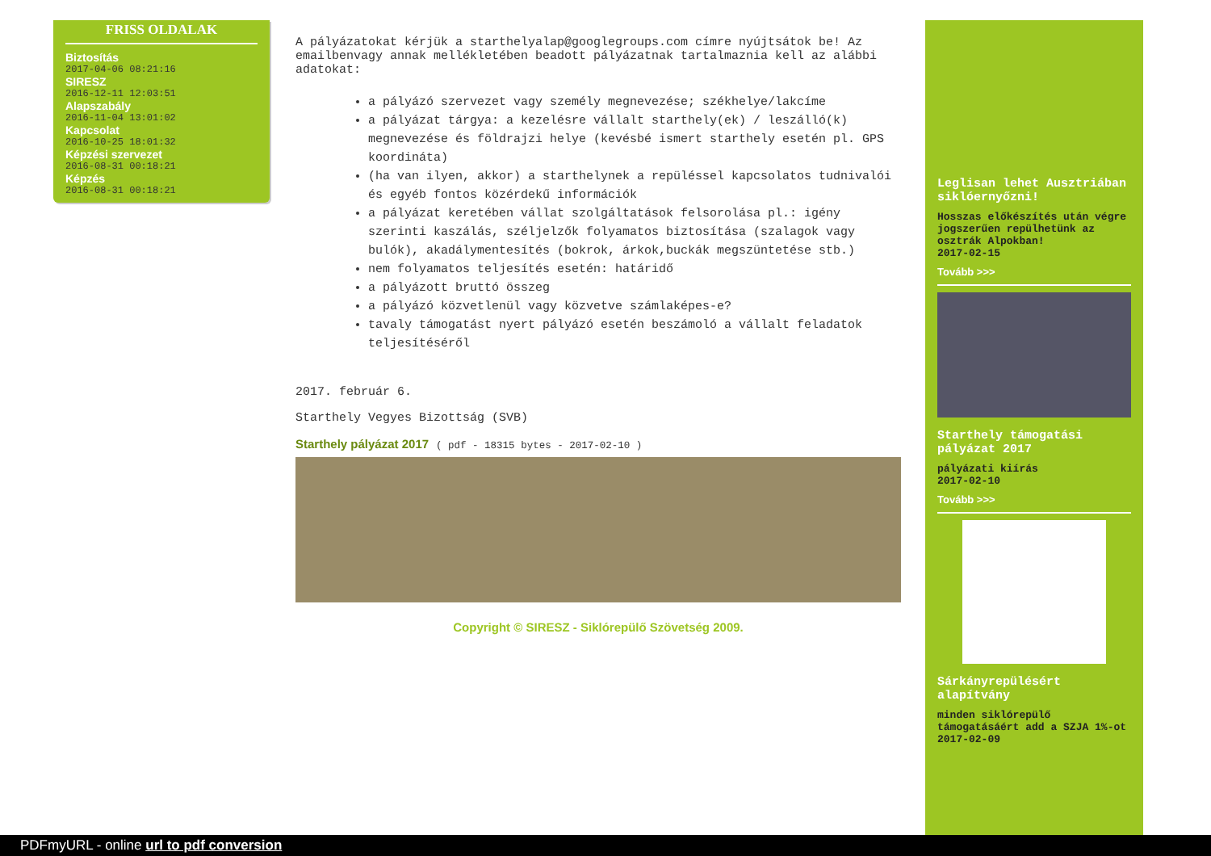FRISS OLDALAK
Biztosítás
2017-04-06 08:21:16
SIRESZ
2016-12-11 12:03:51
Alapszabály
2016-11-04 13:01:02
Kapcsolat
2016-10-25 18:01:32
Képzési szervezet
2016-08-31 00:18:21
Képzés
2016-08-31 00:18:21
A pályázatokat kérjük a starthelyalap@googlegroups.com címre nyújtsátok be! Az emailbenvagy annak mellékletében beadott pályázatnak tartalmaznia kell az alábbi adatokat:
a pályázó szervezet vagy személy megnevezése; székhelye/lakcíme
a pályázat tárgya: a kezelésre vállalt starthely(ek) / leszálló(k) megnevezése és földrajzi helye (kevésbé ismert starthely esetén pl. GPS koordináta)
(ha van ilyen, akkor) a starthelynek a repüléssel kapcsolatos tudnivalói és egyéb fontos közérdekű információk
a pályázat keretében vállat szolgáltatások felsorolása pl.: igény szerinti kaszálás, széljelzők folyamatos biztosítása (szalagok vagy bulók), akadálymentesítés (bokrok, árkok,buckák megszüntetése stb.)
nem folyamatos teljesítés esetén: határidő
a pályázott bruttó összeg
a pályázó közvetlenül vagy közvetve számlaképes-e?
tavaly támogatást nyert pályázó esetén beszámoló a vállalt feladatok teljesítéséről
2017. február 6.
Starthely Vegyes Bizottság (SVB)
Starthely pályázat 2017 ( pdf - 18315 bytes - 2017-02-10 )
Copyright © SIRESZ - Siklórepülő Szövetség 2009.
Leglisan lehet Ausztriában siklóernyőzni!
Hosszas előkészítés után végre jogszerűen repülhetünk az osztrák Alpokban!
2017-02-15
Tovább >>>
Starthely támogatási pályázat 2017
pályázati kiírás
2017-02-10
Tovább >>>
Sárkányrepülésért alapítvány
minden siklórepülő támogatásáért add a SZJA 1%-ot
2017-02-09
PDFmyURL - online url to pdf conversion